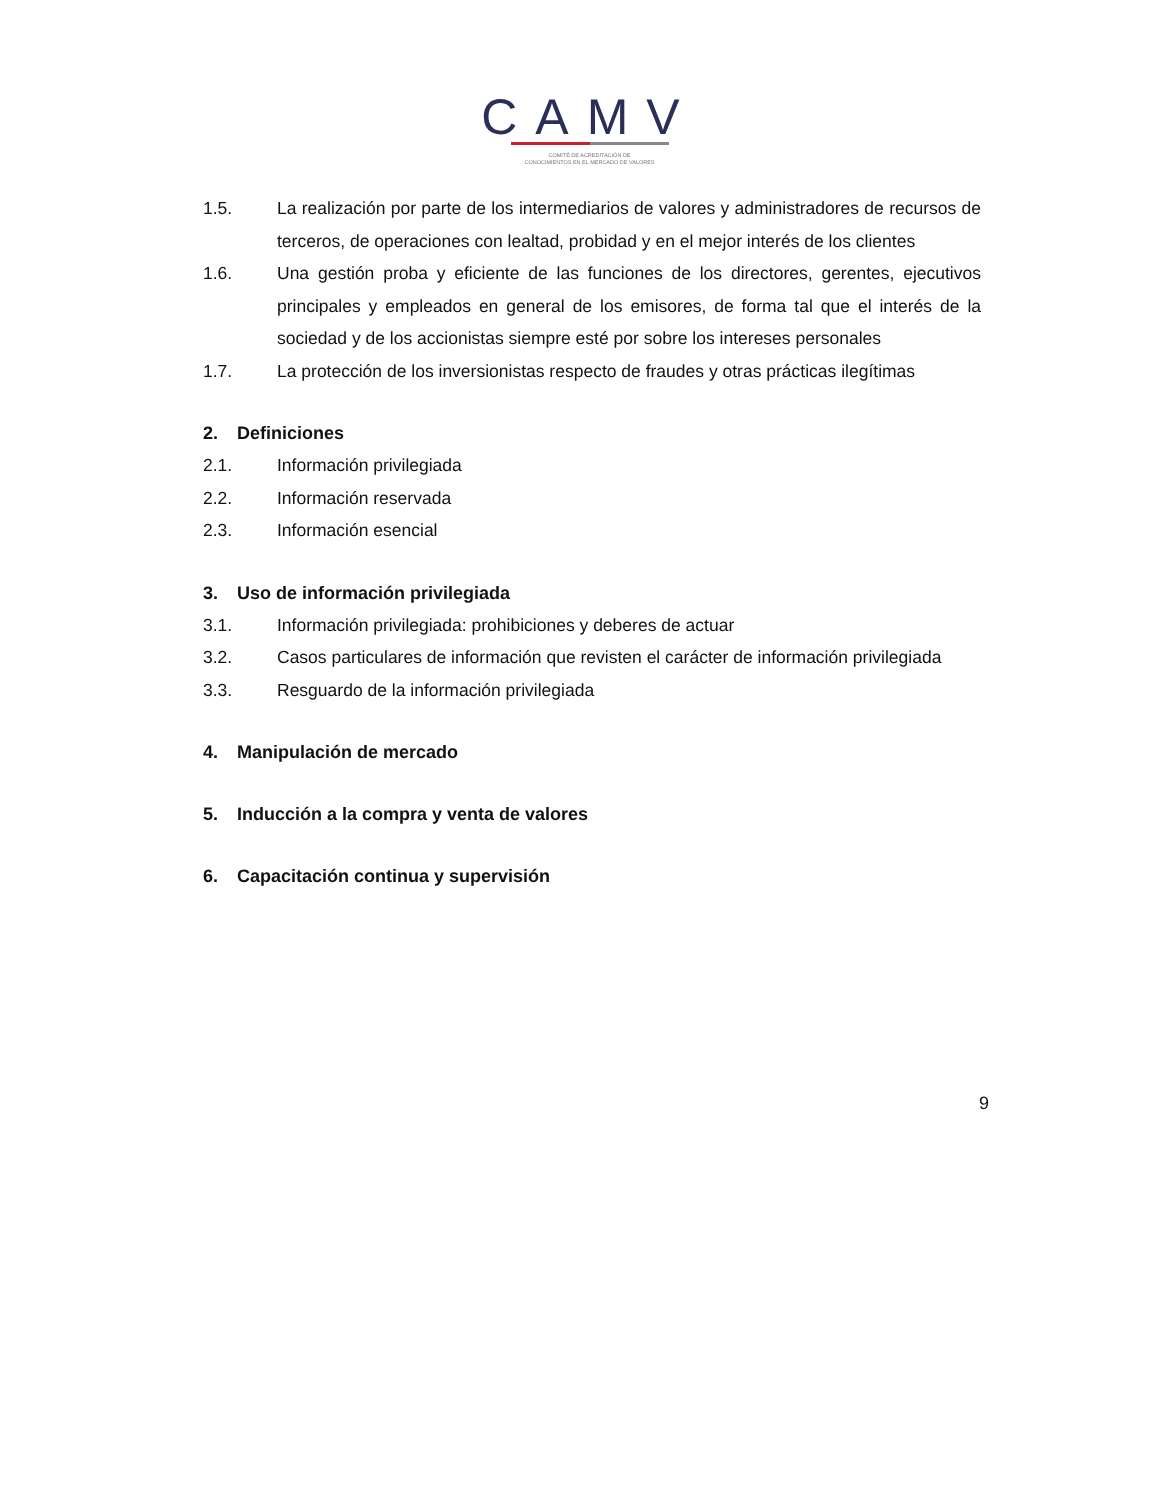CAMV
COMITÉ DE ACREDITACIÓN DE
CONOCIMIENTOS EN EL MERCADO DE VALORES
1.5. La realización por parte de los intermediarios de valores y administradores de recursos de terceros, de operaciones con lealtad, probidad y en el mejor interés de los clientes
1.6. Una gestión proba y eficiente de las funciones de los directores, gerentes, ejecutivos principales y empleados en general de los emisores, de forma tal que el interés de la sociedad y de los accionistas siempre esté por sobre los intereses personales
1.7. La protección de los inversionistas respecto de fraudes y otras prácticas ilegítimas
2. Definiciones
2.1. Información privilegiada
2.2. Información reservada
2.3. Información esencial
3. Uso de información privilegiada
3.1. Información privilegiada: prohibiciones y deberes de actuar
3.2. Casos particulares de información que revisten el carácter de información privilegiada
3.3. Resguardo de la información privilegiada
4. Manipulación de mercado
5. Inducción a la compra y venta de valores
6. Capacitación continua y supervisión
9